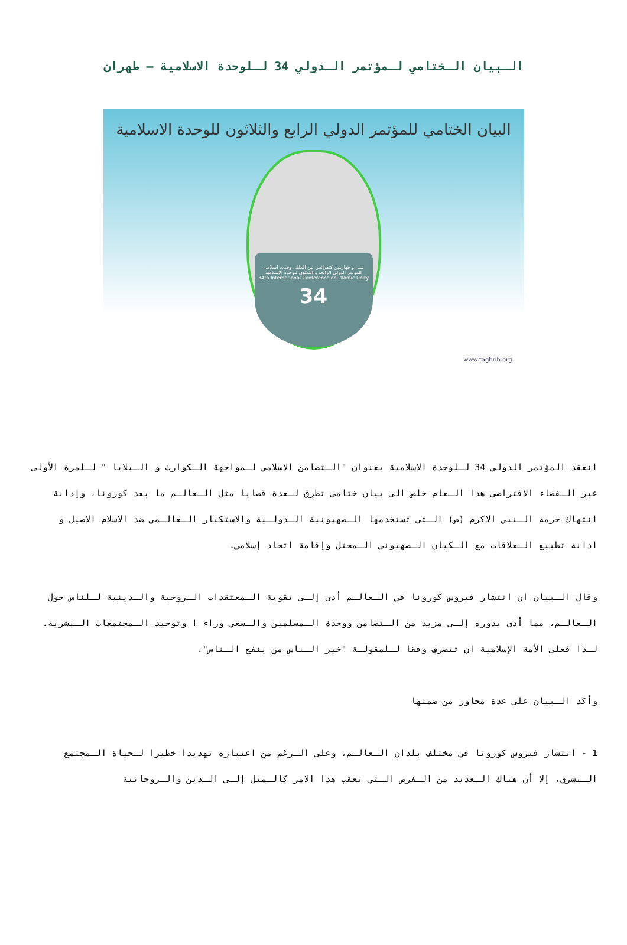الـبيان الـختامي لـمؤتمر الـدولي 34 لـلوحدة الاسلامية – طهران
البيان الختامي للمؤتمر الدولي الرابع والثلاثون للوحدة الاسلامية
سی و چهارمین کنفرانس بین المللی وحدت اسلامی
المؤتمر الدولي الرابعة و الثلاثون للوحدة الإسلامية
34th International Conference on Islamic Unity
34
www.taghrib.org
انعقد المؤتمر الدولي 34 لـلوحدة الاسلامية بعنوان "الـتضامن الاسلامي لـمواجهة الـكوارث و الـبلايا " لـلمرة الأولى عبر الـفضاء الافتراضي هذا الـعام خلص الى بيان ختامي تطرق لـعدة قضايا مثل الـعالـم ما بعد كورونا، وإدانة انتهاك حرمة الـنبي الاكرم (ص) الـتي تستخدمها الـصهيونية الـدولـية والاستكبار الـعالـمي ضد الاسلام الاصيل و ادانة تطبيع الـعلاقات مع الـكيان الـصهيوني الـمحتل وإقامة اتحاد إسلامي.
وقال الـبيان ان انتشار فيروس كورونا في الـعالـم أدى إلـى تقوية الـمعتقدات الـروحية والـدينية لـلناس حول الـعالـم، مما أدى بدوره إلـى مزيد من الـتضامن ووحدة الـمسلمين والـسعي وراء ا وتوحيد الـمجتمعات الـبشرية. لـذا فعلى الأمة الإسلامية ان تتصرف وفقا لـلمقولـة "خير الـناس من ينفع الـناس".
وأكد الـبيان على عدة محاور من ضمنها
1 - انتشار فيروس كورونا في مختلف بلدان الـعالـم، وعلى الـرغم من اعتباره تهديدا خطيرا لـحياة الـمجتمع الـبشري، إلا أن هناك الـعديد من الـفرص الـتي تعقب هذا الامر كالـميل إلـى الـدين والـروحانية